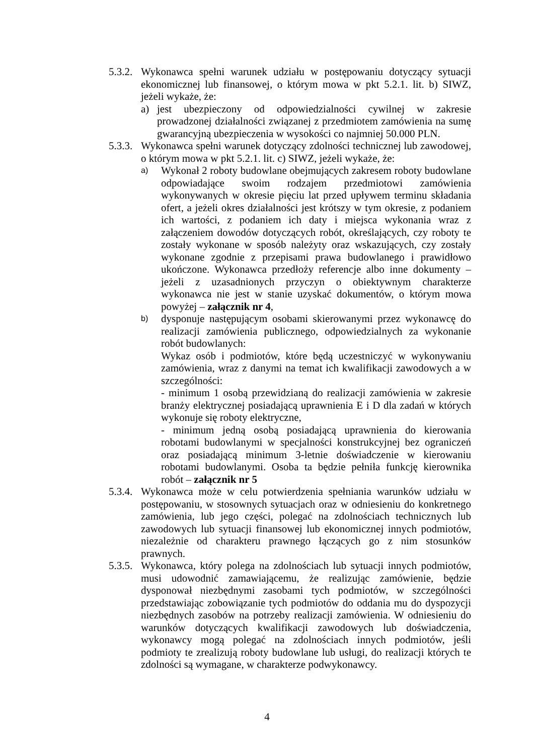5.3.2.
Wykonawca spełni warunek udziału w postępowaniu dotyczący sytuacji ekonomicznej lub finansowej, o którym mowa w pkt 5.2.1. lit. b) SIWZ, jeżeli wykaże, że:
a) jest ubezpieczony od odpowiedzialności cywilnej w zakresie prowadzonej działalności związanej z przedmiotem zamówienia na sumę gwarancyjną ubezpieczenia w wysokości co najmniej 50.000 PLN.
5.3.3.
Wykonawca spełni warunek dotyczący zdolności technicznej lub zawodowej, o którym mowa w pkt 5.2.1. lit. c) SIWZ, jeżeli wykaże, że:
a)
Wykonał 2 roboty budowlane obejmujących zakresem roboty budowlane odpowiadające swoim rodzajem przedmiotowi zamówienia wykonywanych w okresie pięciu lat przed upływem terminu składania ofert, a jeżeli okres działalności jest krótszy w tym okresie, z podaniem ich wartości, z podaniem ich daty i miejsca wykonania wraz z załączeniem dowodów dotyczących robót, określających, czy roboty te zostały wykonane w sposób należyty oraz wskazujących, czy zostały wykonane zgodnie z przepisami prawa budowlanego i prawidłowo ukończone. Wykonawca przedłoży referencje albo inne dokumenty – jeżeli z uzasadnionych przyczyn o obiektywnym charakterze wykonawca nie jest w stanie uzyskać dokumentów, o którym mowa powyżej – załącznik nr 4,
b)
dysponuje następującym osobami skierowanymi przez wykonawcę do realizacji zamówienia publicznego, odpowiedzialnych za wykonanie robót budowlanych:
Wykaz osób i podmiotów, które będą uczestniczyć w wykonywaniu zamówienia, wraz z danymi na temat ich kwalifikacji zawodowych a w szczególności:
- minimum 1 osobą przewidzianą do realizacji zamówienia w zakresie branży elektrycznej posiadającą uprawnienia E i D dla zadań w których wykonuje się roboty elektryczne,
- minimum jedną osobą posiadającą uprawnienia do kierowania robotami budowlanymi w specjalności konstrukcyjnej bez ograniczeń oraz posiadającą minimum 3-letnie doświadczenie w kierowaniu robotami budowlanymi. Osoba ta będzie pełniła funkcję kierownika robót – załącznik nr 5
5.3.4.
Wykonawca może w celu potwierdzenia spełniania warunków udziału w postępowaniu, w stosownych sytuacjach oraz w odniesieniu do konkretnego zamówienia, lub jego części, polegać na zdolnościach technicznych lub zawodowych lub sytuacji finansowej lub ekonomicznej innych podmiotów, niezależnie od charakteru prawnego łączących go z nim stosunków prawnych.
5.3.5.
Wykonawca, który polega na zdolnościach lub sytuacji innych podmiotów, musi udowodnić zamawiającemu, że realizując zamówienie, będzie dysponował niezbędnymi zasobami tych podmiotów, w szczególności przedstawiając zobowiązanie tych podmiotów do oddania mu do dyspozycji niezbędnych zasobów na potrzeby realizacji zamówienia. W odniesieniu do warunków dotyczących kwalifikacji zawodowych lub doświadczenia, wykonawcy mogą polegać na zdolnościach innych podmiotów, jeśli podmioty te zrealizują roboty budowlane lub usługi, do realizacji których te zdolności są wymagane, w charakterze podwykonawcy.
4